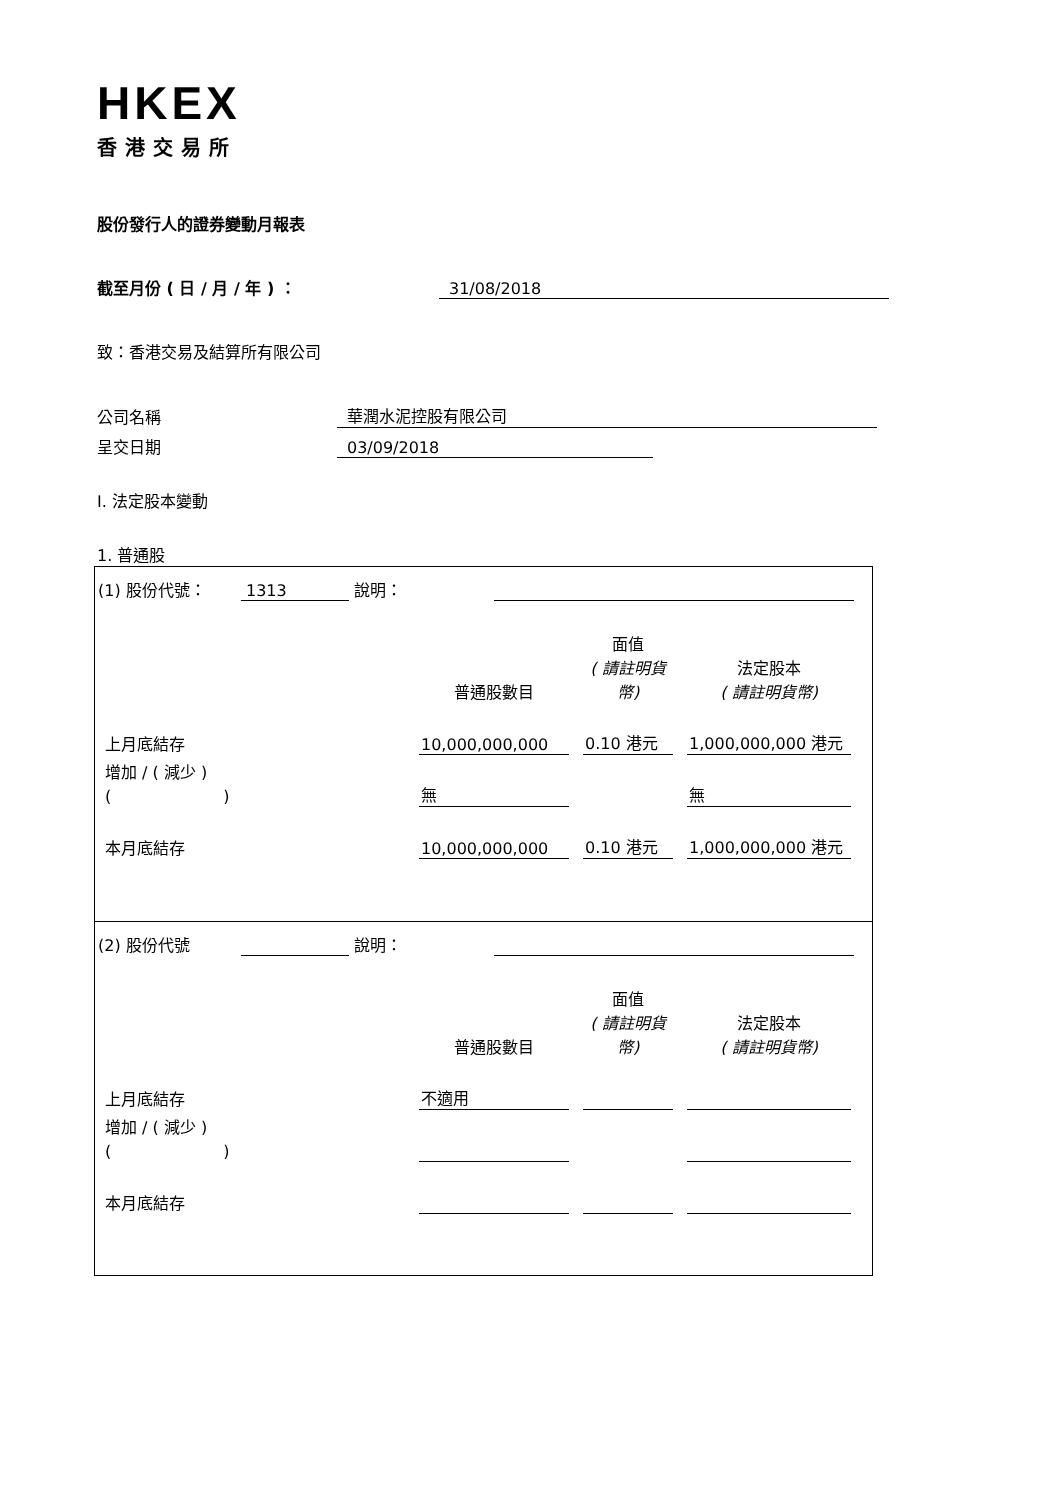HKEX
香港交易所
股份發行人的證券變動月報表
截至月份 ( 日 / 月 / 年 ) ： 31/08/2018
致：香港交易及結算所有限公司
公司名稱 華潤水泥控股有限公司
呈交日期 03/09/2018
I. 法定股本變動
1. 普通股
(1) 股份代號： 1313 說明：
| | 普通股數目 | 面值 ( 請註明貨幣) | 法定股本 ( 請註明貨幣) |
| 上月底結存 | 10,000,000,000 | 0.10 港元 | 1,000,000,000 港元 |
| 增加 / ( 減少 ) ( ) | 無 | | 無 |
| 本月底結存 | 10,000,000,000 | 0.10 港元 | 1,000,000,000 港元 |
(2) 股份代號 說明：
| | 普通股數目 | 面值 ( 請註明貨幣) | 法定股本 ( 請註明貨幣) |
| 上月底結存 | 不適用 | | |
| 增加 / ( 減少 ) ( ) | | | |
| 本月底結存 | | | |